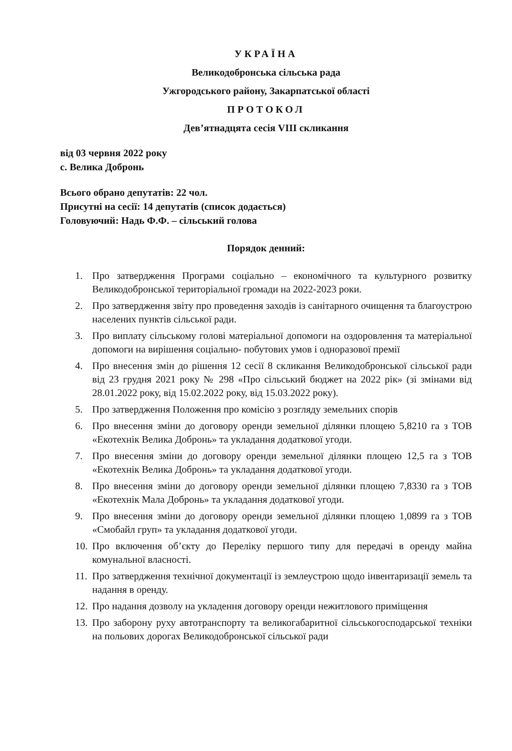УКРАЇНА
Великодобронська сільська рада
Ужгородського району, Закарпатської області
ПРОТОКОЛ
Дев’ятнадцята сесія VIII скликання
від 03 червня 2022 року
с. Велика Добронь
Всього обрано депутатів: 22 чол.
Присутні на сесії: 14 депутатів (список додається)
Головуючий: Надь Ф.Ф. – сільський голова
Порядок денний:
1. Про затвердження Програми соціально – економічного та культурного розвитку Великодобронської територіальної громади на 2022-2023 роки.
2. Про затвердження звіту про проведення заходів із санітарного очищення та благоустрою населених пунктів сільської ради.
3. Про виплату сільському голові матеріальної допомоги на оздоровлення та матеріальної допомоги на вирішення соціально- побутових умов і одноразової премії
4. Про внесення змін до рішення 12 сесії 8 скликання Великодобронської сільської ради від 23 грудня 2021 року № 298 «Про сільський бюджет на 2022 рік» (зі змінами від 28.01.2022 року, від 15.02.2022 року, від 15.03.2022 року).
5. Про затвердження Положення про комісію з розгляду земельних спорів
6. Про внесення зміни до договору оренди земельної ділянки площею 5,8210 га з ТОВ «Екотехнік Велика Добронь» та укладання додаткової угоди.
7. Про внесення зміни до договору оренди земельної ділянки площею 12,5 га з ТОВ «Екотехнік Велика Добронь» та укладання додаткової угоди.
8. Про внесення зміни до договору оренди земельної ділянки площею 7,8330 га з ТОВ «Екотехнік Мала Добронь» та укладання додаткової угоди.
9. Про внесення зміни до договору оренди земельної ділянки площею 1,0899 га з ТОВ «Смобайл груп» та укладання додаткової угоди.
10. Про включення об’єкту до Переліку першого типу для передачі в оренду майна комунальної власності.
11. Про затвердження технічної документації із землеустрою щодо інвентаризації земель та надання в оренду.
12. Про надання дозволу на укладення договору оренди нежитлового приміщення
13. Про заборону руху автотранспорту та великогабаритної сільськогосподарської техніки на польових дорогах Великодобронської сільської ради